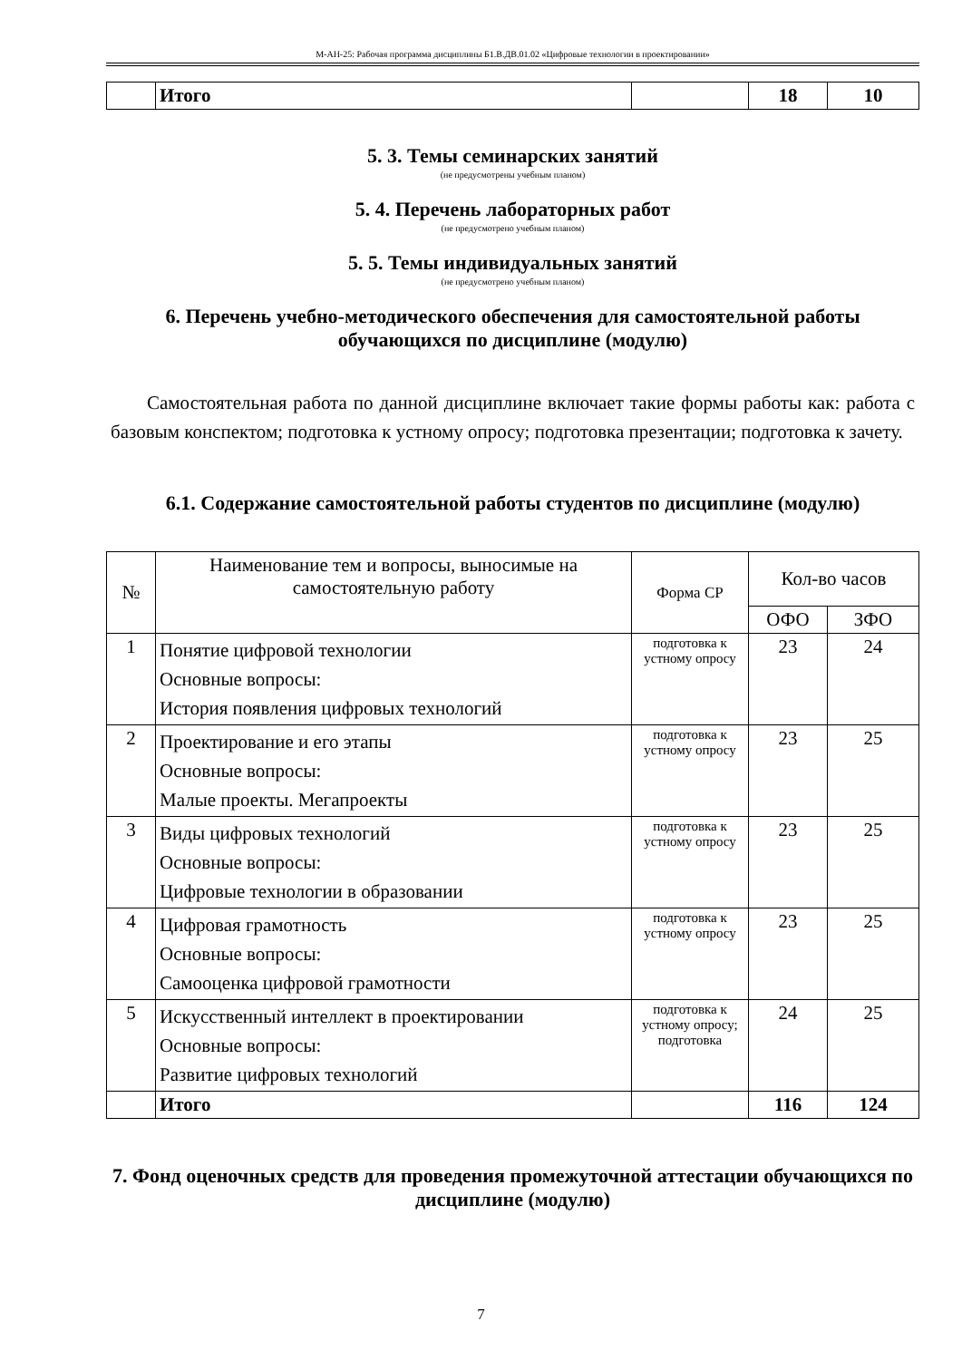М-АН-25: Рабочая программа дисциплины Б1.В.ДВ.01.02 «Цифровые технологии в проектировании»
| | Итого | | 18 | 10 |
5. 3. Темы семинарских занятий
(не предусмотрены учебным планом)
5. 4. Перечень лабораторных работ
(не предусмотрено учебным планом)
5. 5. Темы индивидуальных занятий
(не предусмотрено учебным планом)
6. Перечень учебно-методического обеспечения для самостоятельной работы обучающихся по дисциплине (модулю)
Самостоятельная работа по данной дисциплине включает такие формы работы как: работа с базовым конспектом; подготовка к устному опросу; подготовка презентации; подготовка к зачету.
6.1. Содержание самостоятельной работы студентов по дисциплине (модулю)
| № | Наименование тем и вопросы, выносимые на самостоятельную работу | Форма СР | Кол-во часов | |
| --- | --- | --- | --- | --- |
| | | | ОФО | ЗФО |
| 1 | Понятие цифровой технологии Основные вопросы: История появления цифровых технологий | подготовка к устному опросу | 23 | 24 |
| 2 | Проектирование и его этапы Основные вопросы: Малые проекты. Мегапроекты | подготовка к устному опросу | 23 | 25 |
| 3 | Виды цифровых технологий Основные вопросы: Цифровые технологии в образовании | подготовка к устному опросу | 23 | 25 |
| 4 | Цифровая грамотность Основные вопросы: Самооценка цифровой грамотности | подготовка к устному опросу | 23 | 25 |
| 5 | Искусственный интеллект в проектировании Основные вопросы: Развитие цифровых технологий | подготовка к устному опросу; подготовка | 24 | 25 |
| | Итого | | 116 | 124 |
7. Фонд оценочных средств для проведения промежуточной аттестации обучающихся по дисциплине (модулю)
7